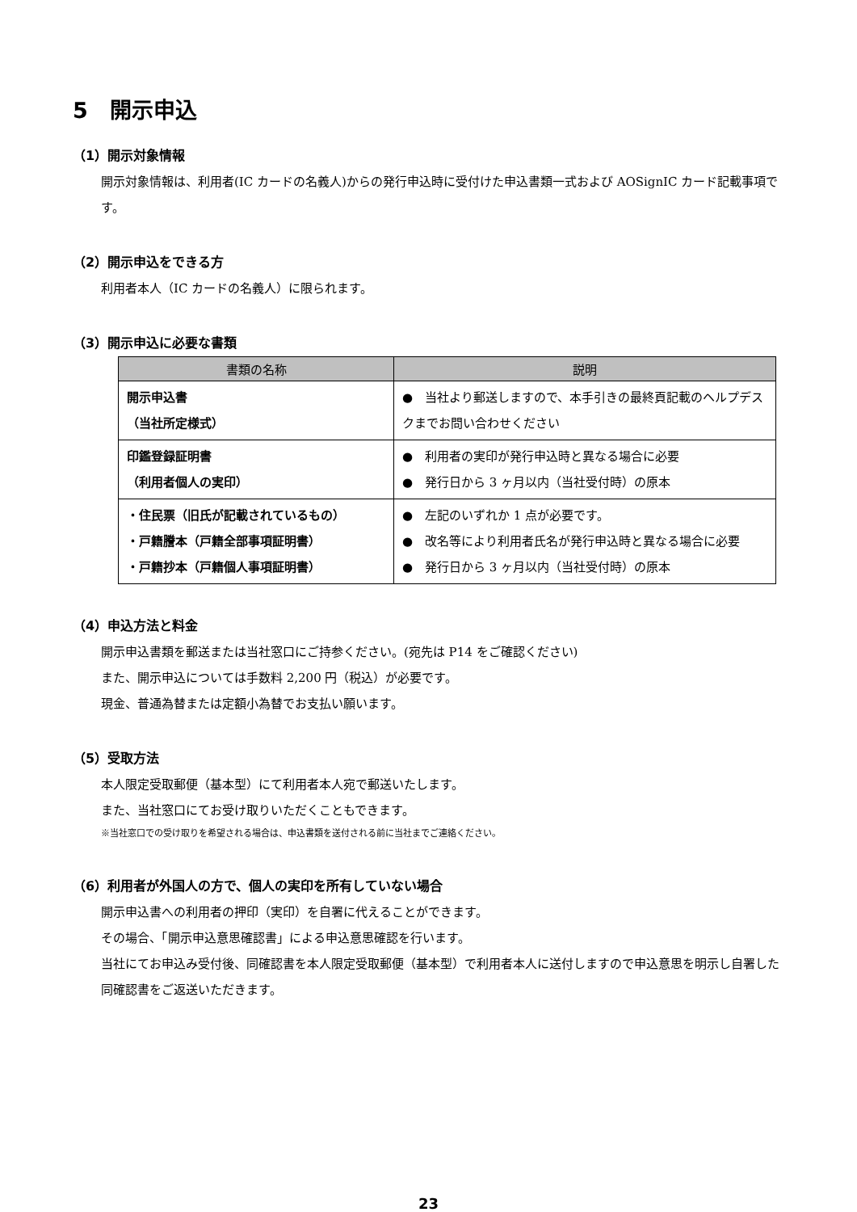5　開示申込
（1）開示対象情報
開示対象情報は、利用者(IC カードの名義人)からの発行申込時に受付けた申込書類一式および AOSignIC カード記載事項です。
（2）開示申込をできる方
利用者本人（IC カードの名義人）に限られます。
（3）開示申込に必要な書類
| 書類の名称 | 説明 |
| --- | --- |
| 開示申込書 （当社所定様式） | ● 当社より郵送しますので、本手引きの最終頁記載のヘルプデスクまでお問い合わせください |
| 印鑑登録証明書 （利用者個人の実印） | ● 利用者の実印が発行申込時と異なる場合に必要 ● 発行日から 3 ヶ月以内（当社受付時）の原本 |
| ・住民票（旧氏が記載されているもの） ・戸籍謄本（戸籍全部事項証明書） ・戸籍抄本（戸籍個人事項証明書） | ● 左記のいずれか 1 点が必要です。 ● 改名等により利用者氏名が発行申込時と異なる場合に必要 ● 発行日から 3 ヶ月以内（当社受付時）の原本 |
（4）申込方法と料金
開示申込書類を郵送または当社窓口にご持参ください。(宛先は P14 をご確認ください)
また、開示申込については手数料 2,200 円（税込）が必要です。
現金、普通為替または定額小為替でお支払い願います。
（5）受取方法
本人限定受取郵便（基本型）にて利用者本人宛で郵送いたします。
また、当社窓口にてお受け取りいただくこともできます。
※当社窓口での受け取りを希望される場合は、申込書類を送付される前に当社までご連絡ください。
（6）利用者が外国人の方で、個人の実印を所有していない場合
開示申込書への利用者の押印（実印）を自署に代えることができます。
その場合、「開示申込意思確認書」による申込意思確認を行います。
当社にてお申込み受付後、同確認書を本人限定受取郵便（基本型）で利用者本人に送付しますので申込意思を明示し自署した同確認書をご返送いただきます。
23